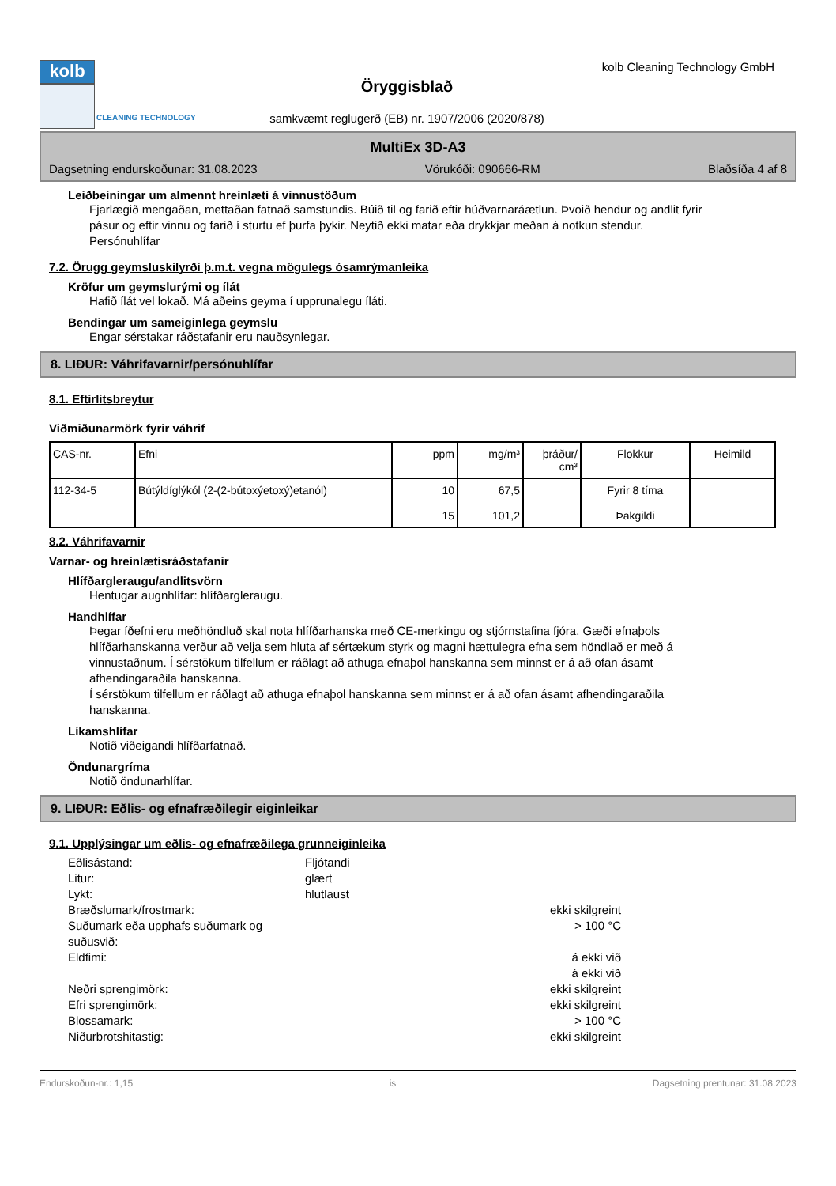kolb
CLEANING TECHNOLOGY
Öryggisblað
samkvæmt reglugerð (EB) nr. 1907/2006 (2020/878)
kolb Cleaning Technology GmbH
MultiEx 3D-A3
Dagsetning endurskoðunar: 31.08.2023 Vörukóði: 090666-RM Blaðsíða 4 af 8
Leiðbeiningar um almennt hreinlæti á vinnustöðum
Fjarlægið mengaðan, mettaðan fatnað samstundis. Búið til og farið eftir húðvarnaráætlun. Þvoið hendur og andlit fyrir pásur og eftir vinnu og farið í sturtu ef þurfa þykir. Neytið ekki matar eða drykkjar meðan á notkun stendur. Persónuhlífar
7.2. Örugg geymsluskilyrði þ.m.t. vegna mögulegs ósamrýmanleika
Kröfur um geymslurými og ílát
Hafið ílát vel lokað. Má aðeins geyma í upprunalegu íláti.
Bendingar um sameiginlega geymslu
Engar sérstakar ráðstafanir eru nauðsynlegar.
8. LIÐUR: Váhrifavarnir/persónuhlífar
8.1. Eftirlitsbreytur
Viðmiðunarmörk fyrir váhrif
| CAS-nr. | Efni | ppm | mg/m³ | þráður/ cm³ | Flokkur | Heimild |
| --- | --- | --- | --- | --- | --- | --- |
| 112-34-5 | Bútýldíglýkól (2-(2-bútoxýetoxý)etanól) | 10 15 | 67,5 101,2 | | Fyrir 8 tíma Þakgildi | |
8.2. Váhrifavarnir
Varnar- og hreinlætisráðstafanir
Hlífðargleraugu/andlitsvörn
Hentugar augnhlífar: hlífðargleraugu.
Handhlífar
Þegar íðefni eru meðhöndluð skal nota hlífðarhanska með CE-merkingu og stjórnstafina fjóra. Gæði efnaþols hlífðarhanskanna verður að velja sem hluta af sértækum styrk og magni hættulegra efna sem höndlað er með á vinnustaðnum. Í sérstökum tilfellum er ráðlagt að athuga efnaþol hanskanna sem minnst er á að ofan ásamt afhendingaraðila hanskanna.
Í sérstökum tilfellum er ráðlagt að athuga efnaþol hanskanna sem minnst er á að ofan ásamt afhendingaraðila hanskanna.
Líkamshlífar
Notið viðeigandi hlífðarfatnað.
Öndunargríma
Notið öndunarhlífar.
9. LIÐUR: Eðlis- og efnafræðilegir eiginleikar
9.1. Upplýsingar um eðlis- og efnafræðilega grunneiginleika
Eðlisástand:
Fljótandi
Litur:
glært
Lykt:
hlutlaust
Bræðslumark/frostmark:
ekki skilgreint
Suðumark eða upphafs suðumark og suðusvið:
> 100 °C
Eldfimi:
á ekki við
á ekki við
Neðri sprengimörk:
ekki skilgreint
Efri sprengimörk:
ekki skilgreint
Blossamark:
> 100 °C
Niðurbrotshitastig:
ekki skilgreint
Endurskoðun-nr.: 1,15 is Dagsetning prentunar: 31.08.2023